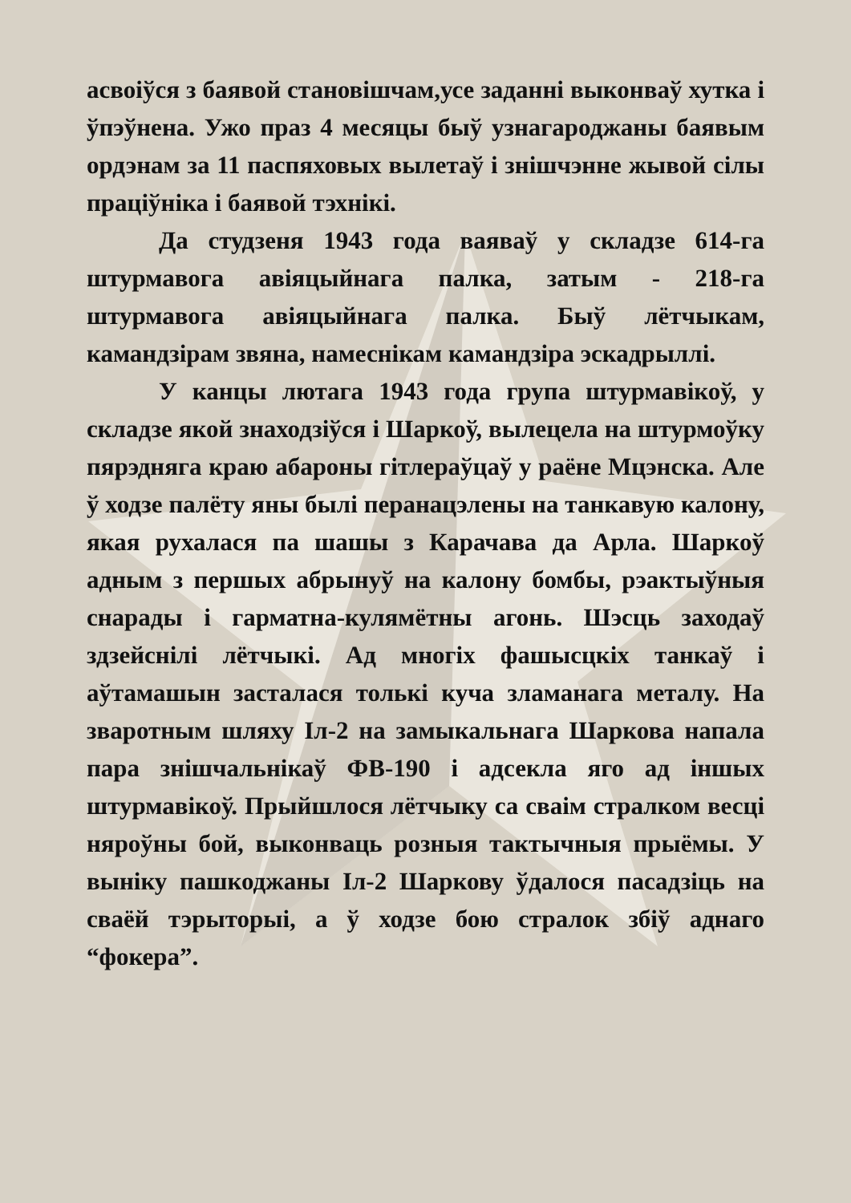асвоіўся з баявой становішчам,усе заданні выконваў хутка і ўпэўнена. Ужо праз 4 месяцы быў узнагароджаны баявым ордэнам за 11 паспяховых вылетаў і знішчэнне жывой сілы праціўніка і баявой тэхнікі.
Да студзеня 1943 года ваяваў у складзе 614-га штурмавога авіяцыйнага палка, затым - 218-га штурмавога авіяцыйнага палка. Быў лётчыкам, камандзірам звяна, намеснікам камандзіра эскадрыллі.
У канцы лютага 1943 года група штурмавікоў, у складзе якой знаходзіўся і Шаркоў, вылецела на штурмоўку пярэдняга краю абароны гітлераўцаў у раёне Мцэнска. Але ў ходзе палёту яны былі перанацэлены на танкавую калону, якая рухалася па шашы з Карачава да Арла. Шаркоў адным з першых абрынуў на калону бомбы, рэактыўныя снарады і гарматна-кулямётны агонь. Шэсць заходаў здзейснілі лётчыкі. Ад многіх фашысцкіх танкаў і аўтамашын засталася толькі куча зламанага металу. На зваротным шляху Іл-2 на замыкальнага Шаркова напала пара знішчальнікаў ФВ-190 і адсекла яго ад іншых штурмавікоў. Прыйшлося лётчыку са сваім стралком весці няроўны бой, выконваць розныя тактычныя прыёмы. У выніку пашкоджаны Іл-2 Шаркову ўдалося пасадзіць на сваёй тэрыторыі, а ў ходзе бою стралок збіў аднаго “фокера”.